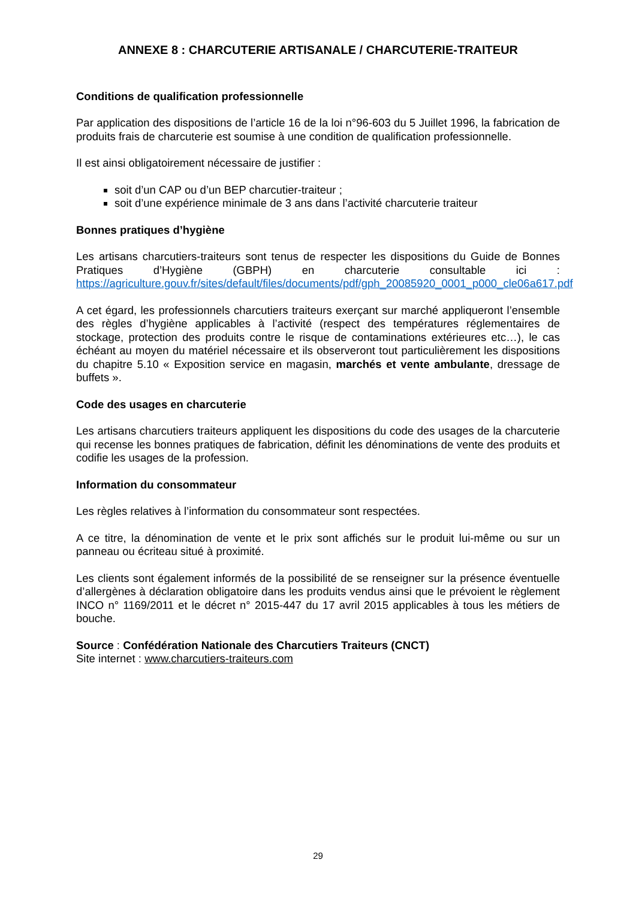ANNEXE 8 : CHARCUTERIE ARTISANALE / CHARCUTERIE-TRAITEUR
Conditions de qualification professionnelle
Par application des dispositions de l’article 16 de la loi n°96-603 du 5 Juillet 1996, la fabrication de produits frais de charcuterie est soumise à une condition de qualification professionnelle.
Il est ainsi obligatoirement nécessaire de justifier :
soit d’un CAP ou d’un BEP charcutier-traiteur ;
soit d’une expérience minimale de 3 ans dans l’activité charcuterie traiteur
Bonnes pratiques d’hygiène
Les artisans charcutiers-traiteurs sont tenus de respecter les dispositions du Guide de Bonnes Pratiques d’Hygiène (GBPH) en charcuterie consultable ici : https://agriculture.gouv.fr/sites/default/files/documents/pdf/gph_20085920_0001_p000_cle06a617.pdf
A cet égard, les professionnels charcutiers traiteurs exerçant sur marché appliqueront l’ensemble des règles d’hygiène applicables à l’activité (respect des températures réglementaires de stockage, protection des produits contre le risque de contaminations extérieures etc…), le cas échéant au moyen du matériel nécessaire et ils observeront tout particulièrement les dispositions du chapitre 5.10 « Exposition service en magasin, marchés et vente ambulante, dressage de buffets ».
Code des usages en charcuterie
Les artisans charcutiers traiteurs appliquent les dispositions du code des usages de la charcuterie qui recense les bonnes pratiques de fabrication, définit les dénominations de vente des produits et codifie les usages de la profession.
Information du consommateur
Les règles relatives à l’information du consommateur sont respectées.
A ce titre, la dénomination de vente et le prix sont affichés sur le produit lui-même ou sur un panneau ou écriteau situé à proximité.
Les clients sont également informés de la possibilité de se renseigner sur la présence éventuelle d’allergènes à déclaration obligatoire dans les produits vendus ainsi que le prévoient le règlement INCO n° 1169/2011 et le décret n° 2015-447 du 17 avril 2015 applicables à tous les métiers de bouche.
Source : Confédération Nationale des Charcutiers Traiteurs (CNCT)
Site internet : www.charcutiers-traiteurs.com
29